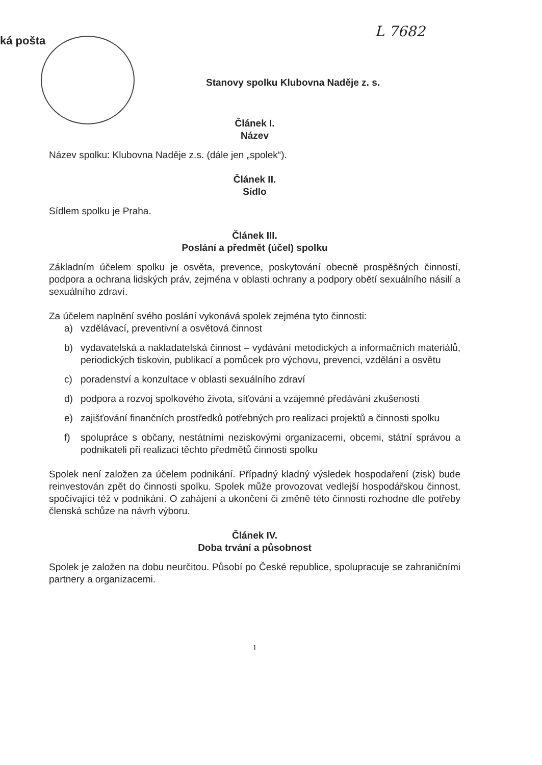ká pošta
L 7682
Stanovy spolku Klubovna Naděje z. s.
Článek I.
Název
Název spolku: Klubovna Naděje z.s. (dále jen „spolek“).
Článek II.
Sídlo
Sídlem spolku je Praha.
Článek III.
Poslání a předmět (účel) spolku
Základním účelem spolku je osvěta, prevence, poskytování obecně prospěšných činností, podpora a ochrana lidských práv, zejména v oblasti ochrany a podpory obětí sexuálního násilí a sexuálního zdraví.
Za účelem naplnění svého poslání vykonává spolek zejména tyto činnosti:
a) vzdělávací, preventivní a osvětová činnost
b) vydavatelská a nakladatelská činnost – vydávání metodických a informačních materiálů, periodických tiskovin, publikací a pomůcek pro výchovu, prevenci, vzdělání a osvětu
c) poradenství a konzultace v oblasti sexuálního zdraví
d) podpora a rozvoj spolkového života, síťování a vzájemné předávání zkušeností
e) zajišťování finančních prostředků potřebných pro realizaci projektů a činnosti spolku
f) spolupráce s občany, nestátními neziskovými organizacemi, obcemi, státní správou a podnikateli při realizaci těchto předmětů činnosti spolku
Spolek není založen za účelem podnikání. Případný kladný výsledek hospodaření (zisk) bude reinvestován zpět do činnosti spolku. Spolek může provozovat vedlejší hospodářskou činnost, spočívající též v podnikání. O zahájení a ukončení či změně této činnosti rozhodne dle potřeby členská schůze na návrh výboru.
Článek IV.
Doba trvání a působnost
Spolek je založen na dobu neurčitou. Působí po České republice, spolupracuje se zahraničními partnery a organizacemi.
1